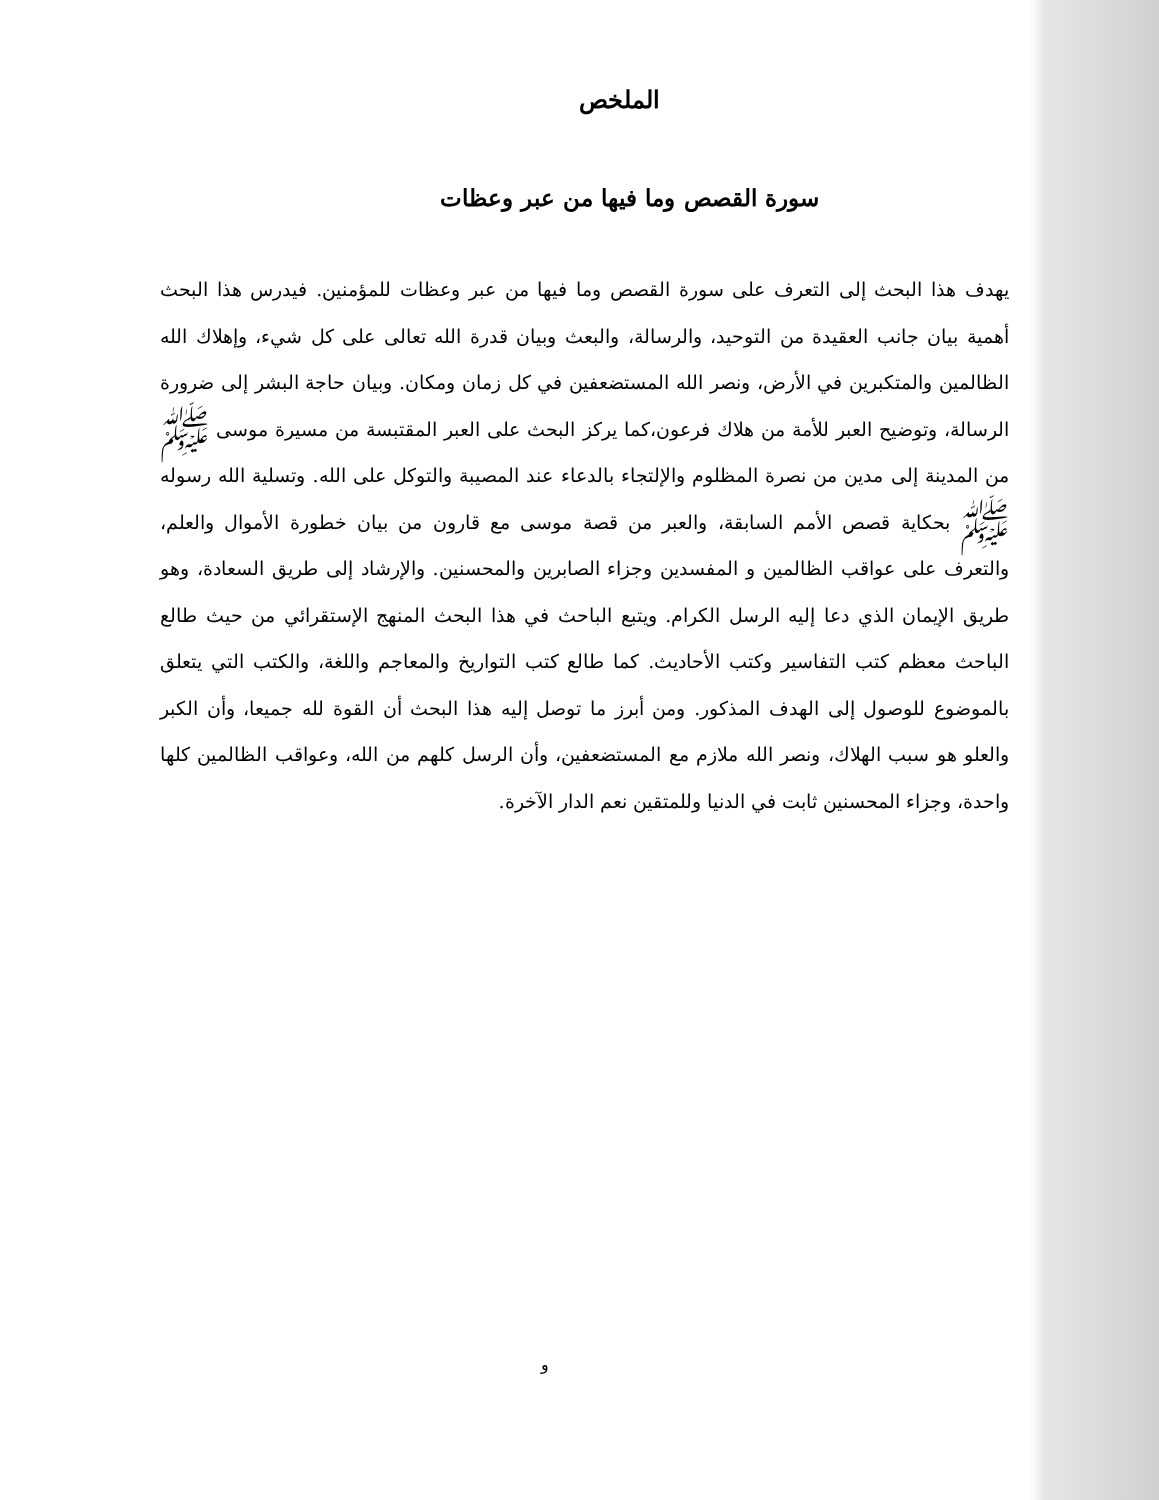الملخص
سورة القصص وما فيها من عبر وعظات
يهدف هذا البحث إلى التعرف على سورة القصص وما فيها من عبر وعظات للمؤمنين. فيدرس هذا البحث أهمية بيان جانب العقيدة من التوحيد، والرسالة، والبعث وبيان قدرة الله تعالى على كل شيء، وإهلاك الله الظالمين والمتكبرين في الأرض، ونصر الله المستضعفين في كل زمان ومكان. وبيان حاجة البشر إلى ضرورة الرسالة، وتوضيح العبر للأمة من هلاك فرعون،كما يركز البحث على العبر المقتبسة من مسيرة موسى ﷺ من المدينة إلى مدين من نصرة المظلوم والإلتجاء بالدعاء عند المصيبة والتوكل على الله. وتسلية الله رسوله ﷺ بحكاية قصص الأمم السابقة، والعبر من قصة موسى مع قارون من بيان خطورة الأموال والعلم، والتعرف على عواقب الظالمين و المفسدين وجزاء الصابرين والمحسنين. والإرشاد إلى طريق السعادة، وهو طريق الإيمان الذي دعا إليه الرسل الكرام. ويتبع الباحث في هذا البحث المنهج الإستقرائي من حيث طالع الباحث معظم كتب التفاسير وكتب الأحاديث. كما طالع كتب التواريخ والمعاجم واللغة، والكتب التي يتعلق بالموضوع للوصول إلى الهدف المذكور. ومن أبرز ما توصل إليه هذا البحث أن القوة لله جميعا، وأن الكبر والعلو هو سبب الهلاك، ونصر الله ملازم مع المستضعفين، وأن الرسل كلهم من الله، وعواقب الظالمين كلها واحدة، وجزاء المحسنين ثابت في الدنيا وللمتقين نعم الدار الآخرة.
و